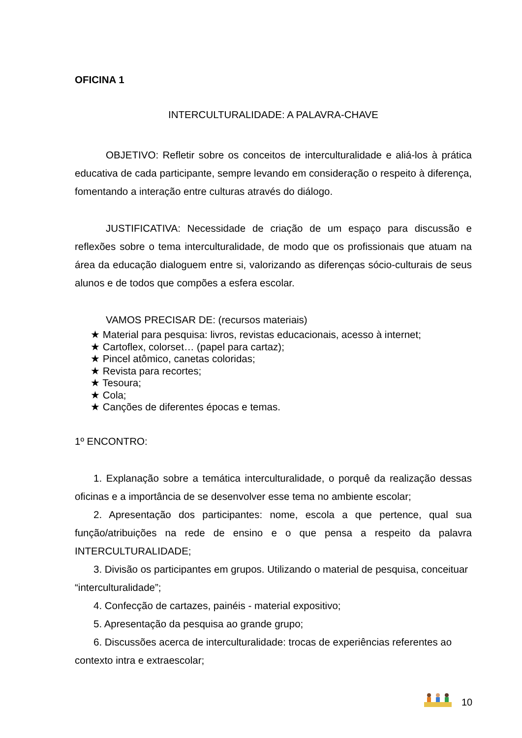OFICINA 1
INTERCULTURALIDADE: A PALAVRA-CHAVE
OBJETIVO: Refletir sobre os conceitos de interculturalidade e aliá-los à prática educativa de cada participante, sempre levando em consideração o respeito à diferença, fomentando a interação entre culturas através do diálogo.
JUSTIFICATIVA: Necessidade de criação de um espaço para discussão e reflexões sobre o tema interculturalidade, de modo que os profissionais que atuam na área da educação dialoguem entre si, valorizando as diferenças sócio-culturais de seus alunos e de todos que compões a esfera escolar.
VAMOS PRECISAR DE: (recursos materiais)
★ Material para pesquisa: livros, revistas educacionais, acesso à internet;
★ Cartoflex, colorset… (papel para cartaz);
★ Pincel atômico, canetas coloridas;
★ Revista para recortes;
★ Tesoura;
★ Cola;
★ Canções de diferentes épocas e temas.
1º ENCONTRO:
1. Explanação sobre a temática interculturalidade, o porquê da realização dessas oficinas e a importância de se desenvolver esse tema no ambiente escolar;
2. Apresentação dos participantes: nome, escola a que pertence, qual sua função/atribuições na rede de ensino e o que pensa a respeito da palavra INTERCULTURALIDADE;
3. Divisão os participantes em grupos. Utilizando o material de pesquisa, conceituar “interculturalidade”;
4. Confecção de cartazes, painéis - material expositivo;
5. Apresentação da pesquisa ao grande grupo;
6. Discussões acerca de interculturalidade: trocas de experiências referentes ao contexto intra e extraescolar;
10